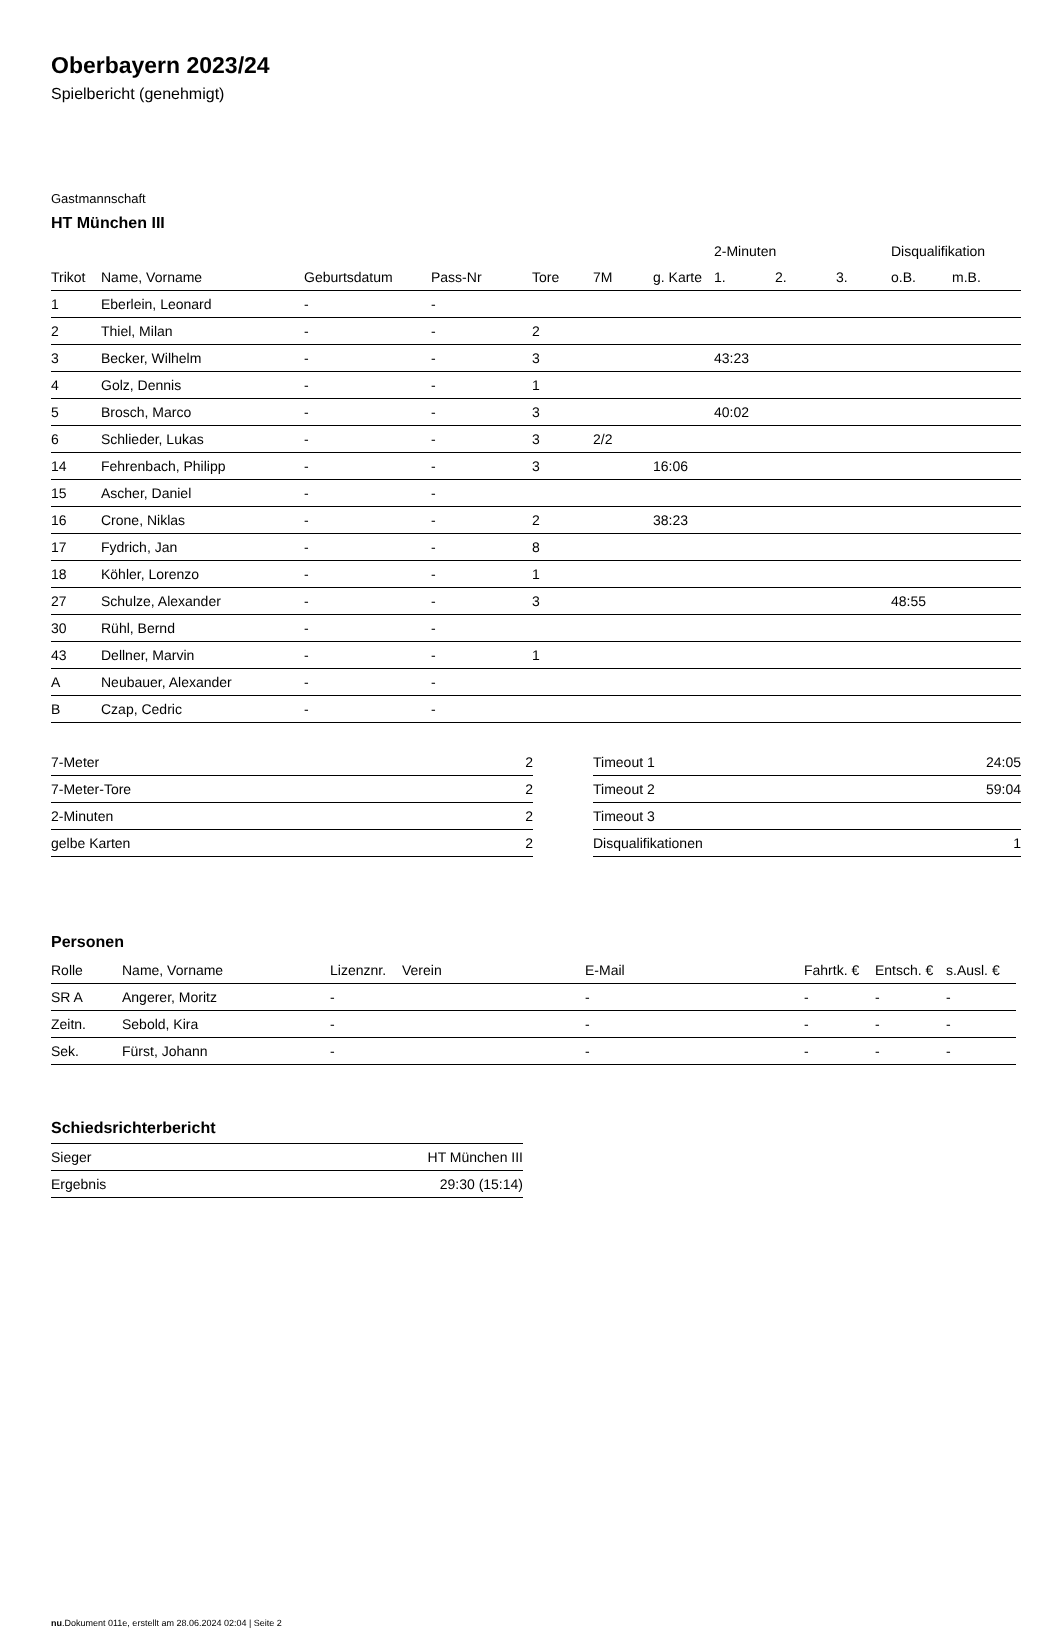Oberbayern 2023/24
Spielbericht (genehmigt)
Gastmannschaft
HT München III
| | | | | | | | 2-Minuten | | | Disqualifikation | |
| --- | --- | --- | --- | --- | --- | --- | --- | --- | --- | --- | --- |
| Trikot | Name, Vorname | Geburtsdatum | Pass-Nr | Tore | 7M | g. Karte | 1. | 2. | 3. | o.B. | m.B. |
| 1 | Eberlein, Leonard | - | - | | | | | | | | |
| 2 | Thiel, Milan | - | - | 2 | | | | | | | |
| 3 | Becker, Wilhelm | - | - | 3 | | | 43:23 | | | | |
| 4 | Golz, Dennis | - | - | 1 | | | | | | | |
| 5 | Brosch, Marco | - | - | 3 | | | 40:02 | | | | |
| 6 | Schlieder, Lukas | - | - | 3 | 2/2 | | | | | | |
| 14 | Fehrenbach, Philipp | - | - | 3 | | 16:06 | | | | | |
| 15 | Ascher, Daniel | - | - | | | | | | | | |
| 16 | Crone, Niklas | - | - | 2 | | 38:23 | | | | | |
| 17 | Fydrich, Jan | - | - | 8 | | | | | | | |
| 18 | Köhler, Lorenzo | - | - | 1 | | | | | | | |
| 27 | Schulze, Alexander | - | - | 3 | | | | | | 48:55 | |
| 30 | Rühl, Bernd | - | - | | | | | | | | |
| 43 | Dellner, Marvin | - | - | 1 | | | | | | | |
| A | Neubauer, Alexander | - | - | | | | | | | | |
| B | Czap, Cedric | - | - | | | | | | | | |
| 7-Meter | 2 |
| 7-Meter-Tore | 2 |
| 2-Minuten | 2 |
| gelbe Karten | 2 |
| Timeout 1 | 24:05 |
| Timeout 2 | 59:04 |
| Timeout 3 | |
| Disqualifikationen | 1 |
Personen
| Rolle | Name, Vorname | Lizenznr. | Verein | E-Mail | Fahrtk. € | Entsch. € | s.Ausl. € |
| --- | --- | --- | --- | --- | --- | --- | --- |
| SR A | Angerer, Moritz | - | | - | - | - | - |
| Zeitn. | Sebold, Kira | - | | - | - | - | - |
| Sek. | Fürst, Johann | - | | - | - | - | - |
Schiedsrichterbericht
| Sieger | HT München III |
| Ergebnis | 29:30 (15:14) |
nu.Dokument 011e, erstellt am 28.06.2024 02:04 | Seite 2